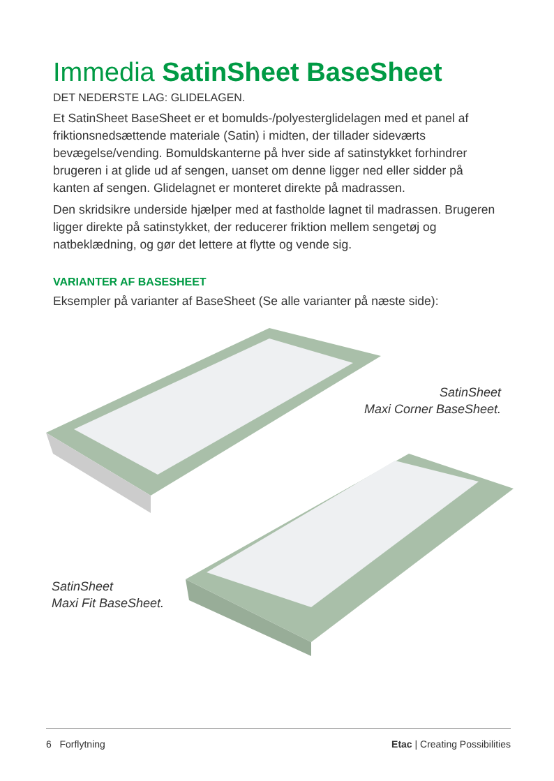Immedia SatinSheet BaseSheet
DET NEDERSTE LAG: GLIDELAGEN.
Et SatinSheet BaseSheet er et bomulds-/polyesterglidelagen med et panel af friktionsnedsættende materiale (Satin) i midten, der tillader sideværts bevægelse/vending. Bomuldskanterne på hver side af satinstykket forhindrer brugeren i at glide ud af sengen, uanset om denne ligger ned eller sidder på kanten af sengen. Glidelagnet er monteret direkte på madrassen.
Den skridsikre underside hjælper med at fastholde lagnet til madrassen. Brugeren ligger direkte på satinstykket, der reducerer friktion mellem sengetøj og natbeklædning, og gør det lettere at flytte og vende sig.
VARIANTER AF BASESHEET
Eksempler på varianter af BaseSheet (Se alle varianter på næste side):
SatinSheet
Maxi Corner BaseSheet.
SatinSheet
Maxi Fit BaseSheet.
6 Forflytning Etac | Creating Possibilities